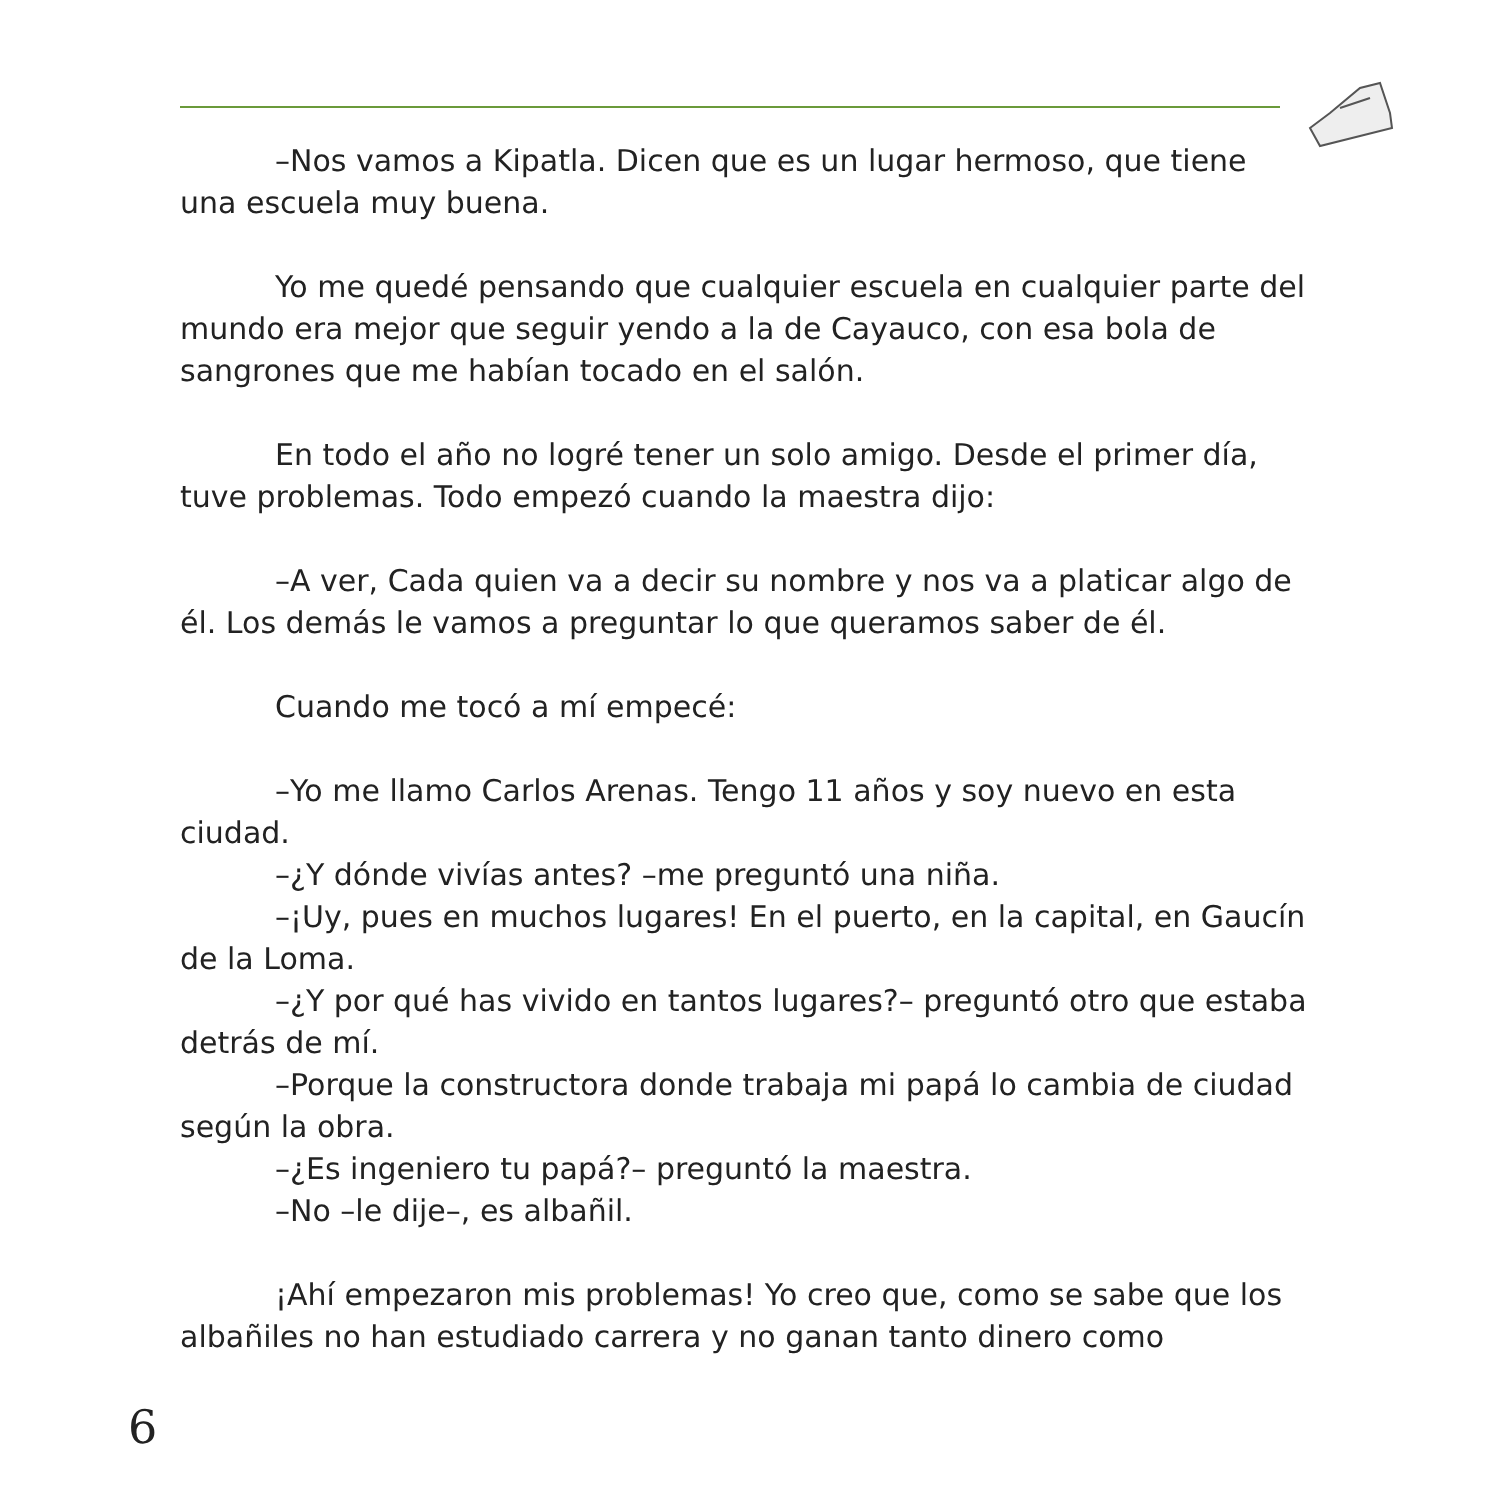–Nos vamos a Kipatla. Dicen que es un lugar hermoso, que tiene una escuela muy buena.
Yo me quedé pensando que cualquier escuela en cualquier parte del mundo era mejor que seguir yendo a la de Cayauco, con esa bola de sangrones que me habían tocado en el salón.
En todo el año no logré tener un solo amigo. Desde el primer día, tuve problemas. Todo empezó cuando la maestra dijo:
–A ver, Cada quien va a decir su nombre y nos va a platicar algo de él. Los demás le vamos a preguntar lo que queramos saber de él.
Cuando me tocó a mí empecé:
–Yo me llamo Carlos Arenas. Tengo 11 años y soy nuevo en esta ciudad.
–¿Y dónde vivías antes? –me preguntó una niña.
–¡Uy, pues en muchos lugares! En el puerto, en la capital, en Gaucín de la Loma.
–¿Y por qué has vivido en tantos lugares?– preguntó otro que estaba detrás de mí.
–Porque la constructora donde trabaja mi papá lo cambia de ciudad según la obra.
–¿Es ingeniero tu papá?– preguntó la maestra.
–No –le dije–, es albañil.
¡Ahí empezaron mis problemas! Yo creo que, como se sabe que los albañiles no han estudiado carrera y no ganan tanto dinero como
6